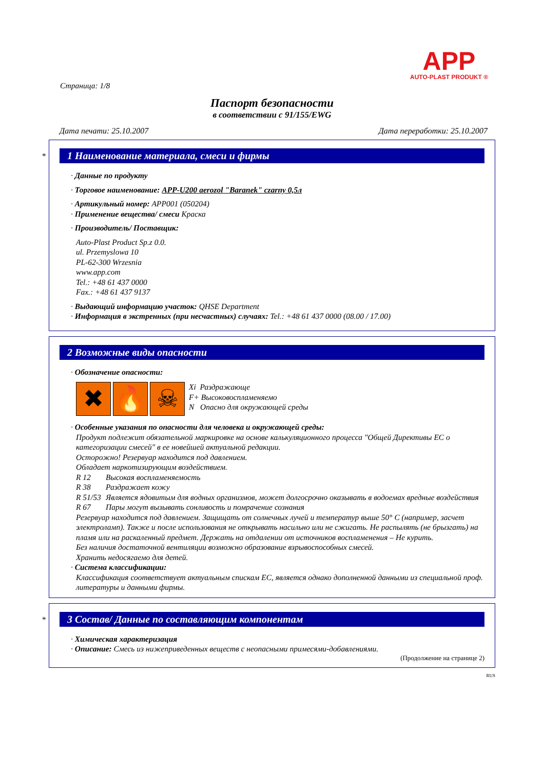APP
AUTO-PLAST PRODUKT ®
Страница: 1/8
Паспорт безопасности
в соответствии с 91/155/EWG
Дата печати: 25.10.2007 Дата переработки: 25.10.2007
*
1 Наименование материала, смеси и фирмы
· Данные по продукту
· Торговое наименование: APP-U200 aerozol "Baranek" czarny 0,5л
· Артикульный номер: APP001 (050204)
· Применение вещества/ смеси Краска
· Производитель/ Поставщик:
Auto-Plast Product Sp.z 0.0.
ul. Przemyslowa 10
PL-62-300 Wrzesnia
www.app.com
Tel.: +48 61 437 0000
Fax.: +48 61 437 9137
· Выдающий информацию участок: QHSE Department
· Информация в экстренных (при несчастных) случаях: Tel.: +48 61 437 0000 (08.00 / 17.00)
2 Возможные виды опасности
· Обозначение опасности:
✖ 🔥 ☠
Xi Раздражающе
F+ Высоковоспламеняемо
N Опасно для окружающей среды
· Особенные указания по опасности для человека и окружающей среды:
Продукт подлежит обязательной маркировке на основе калькуляционного процесса "Общей Директивы ЕС о категоризации смесей" в ее новейшей актуальной редакции.
Осторожно! Резервуар находится под давлением.
Обладает наркотизирующим воздействием.
R 12 Высокая воспламеняемость
R 38 Раздражает кожу
R 51/53 Является ядовитым для водных организмов, может долгосрочно оказывать в водоемах вредные воздействия
R 67 Пары могут вызывать сонливость и помрачение сознания
Резервуар находится под давлением. Защищать от солнечных лучей и температур выше 50° C (например, засчет электроламп). Также и после использования не открывать насильно или не сжигать. Не распылять (не брызгать) на пламя или на раскаленный предмет. Держать на отдалении от источников воспламенения – Не курить.
Без наличия достаточной вентиляции возможно образование взрывоспособных смесей.
Хранить недосягаемо для детей.
· Система классификации:
Классификация соответствует актуальным спискам ЕС, является однако дополненной данными из специальной проф. литературы и данными фирмы.
*
3 Состав/ Данные по составляющим компонентам
· Химическая характеризация
· Описание: Смесь из нижеприведенных веществ с неопасными примесями-добавлениями.
(Продолжение на странице 2)
RUS